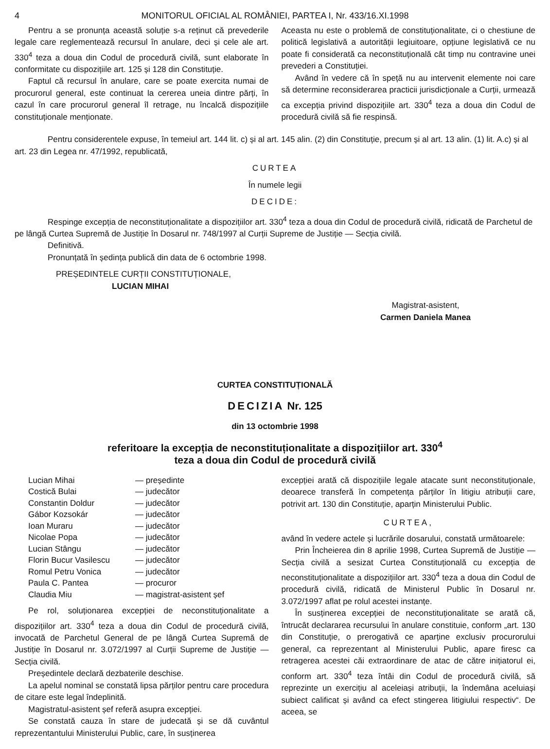4 MONITORUL OFICIAL AL ROMÂNIEI, PARTEA I, Nr. 433/16.XI.1998
Pentru a se pronunța această soluție s-a reținut că prevederile legale care reglementează recursul în anulare, deci și cele ale art. 330<sup>4</sup> teza a doua din Codul de procedură civilă, sunt elaborate în conformitate cu dispozițiile art. 125 și 128 din Constituție.
Faptul că recursul în anulare, care se poate exercita numai de procurorul general, este continuat la cererea uneia dintre părți, în cazul în care procurorul general îl retrage, nu încalcă dispozițiile constituționale menționate.
Aceasta nu este o problemă de constituționalitate, ci o chestiune de politică legislativă a autorității legiuitoare, opțiune legislativă ce nu poate fi considerată ca neconstituțională cât timp nu contravine unei prevederi a Constituției.
Având în vedere că în speță nu au intervenit elemente noi care să determine reconsiderarea practicii jurisdicționale a Curții, urmează ca excepția privind dispozițiile art. 330<sup>4</sup> teza a doua din Codul de procedură civilă să fie respinsă.
Pentru considerentele expuse, în temeiul art. 144 lit. c) și al art. 145 alin. (2) din Constituție, precum și al art. 13 alin. (1) lit. A.c) și al art. 23 din Legea nr. 47/1992, republicată,
CURTEA
În numele legii
DECIDE:
Respinge excepția de neconstituționalitate a dispozițiilor art. 330<sup>4</sup> teza a doua din Codul de procedură civilă, ridicată de Parchetul de pe lângă Curtea Supremă de Justiție în Dosarul nr. 748/1997 al Curții Supreme de Justiție — Secția civilă.
Definitivă.
Pronunțată în ședința publică din data de 6 octombrie 1998.
PREȘEDINTELE CURȚII CONSTITUȚIONALE,
LUCIAN MIHAI
Magistrat-asistent,
Carmen Daniela Manea
CURTEA CONSTITUȚIONALĂ
DECIZIA Nr. 125
din 13 octombrie 1998
referitoare la excepția de neconstituționalitate a dispozițiilor art. 330<sup>4</sup>
teza a doua din Codul de procedură civilă
| Lucian Mihai | — președinte |
| Costică Bulai | — judecător |
| Constantin Doldur | — judecător |
| Gábor Kozsokár | — judecător |
| Ioan Muraru | — judecător |
| Nicolae Popa | — judecător |
| Lucian Stângu | — judecător |
| Florin Bucur Vasilescu | — judecător |
| Romul Petru Vonica | — judecător |
| Paula C. Pantea | — procuror |
| Claudia Miu | — magistrat-asistent șef |
Pe rol, soluționarea excepției de neconstituționalitate a dispozițiilor art. 330<sup>4</sup> teza a doua din Codul de procedură civilă, invocată de Parchetul General de pe lângă Curtea Supremă de Justiție în Dosarul nr. 3.072/1997 al Curții Supreme de Justiție — Secția civilă.
Președintele declară dezbaterile deschise.
La apelul nominal se constată lipsa părților pentru care procedura de citare este legal îndeplinită.
Magistratul-asistent șef referă asupra excepției.
Se constată cauza în stare de judecată și se dă cuvântul reprezentantului Ministerului Public, care, în susținerea
excepției arată că dispozițiile legale atacate sunt neconstituționale, deoarece transferă în competența părților în litigiu atribuții care, potrivit art. 130 din Constituție, aparțin Ministerului Public.
CURTEA,
având în vedere actele și lucrările dosarului, constată următoarele:
Prin Încheierea din 8 aprilie 1998, Curtea Supremă de Justiție — Secția civilă a sesizat Curtea Constituțională cu excepția de neconstituționalitate a dispozițiilor art. 330<sup>4</sup> teza a doua din Codul de procedură civilă, ridicată de Ministerul Public în Dosarul nr. 3.072/1997 aflat pe rolul acestei instanțe.
În susținerea excepției de neconstituționalitate se arată că, întrucât declararea recursului în anulare constituie, conform „art. 130 din Constituție, o prerogativă ce aparține exclusiv procurorului general, ca reprezentant al Ministerului Public, apare firesc ca retragerea acestei căi extraordinare de atac de către inițiatorul ei, conform art. 330<sup>4</sup> teza întâi din Codul de procedură civilă, să reprezinte un exercițiu al aceleiași atribuții, la îndemâna aceluiași subiect calificat și având ca efect stingerea litigiului respectiv“. De aceea, se